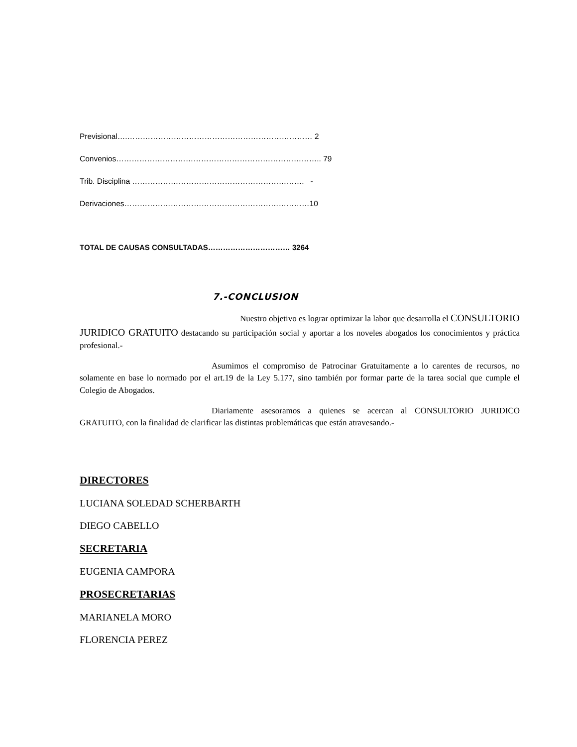Previsional….……………………………………………………………… 2
Convenios…………………………………………………………………….. 79
Trib. Disciplina …………………………………………………………. -
Derivaciones………………………………………………………………10
TOTAL DE CAUSAS CONSULTADAS…………………………… 3264
7.-CONCLUSION
Nuestro objetivo es lograr optimizar la labor que desarrolla el CONSULTORIO JURIDICO GRATUITO destacando su participación social y aportar a los noveles abogados los conocimientos y práctica profesional.-
Asumimos el compromiso de Patrocinar Gratuitamente a lo carentes de recursos, no solamente en base lo normado por el art.19 de la Ley 5.177, sino también por formar parte de la tarea social que cumple el Colegio de Abogados.
Diariamente asesoramos a quienes se acercan al CONSULTORIO JURIDICO GRATUITO, con la finalidad de clarificar las distintas problemáticas que están atravesando.-
DIRECTORES
LUCIANA SOLEDAD SCHERBARTH
DIEGO CABELLO
SECRETARIA
EUGENIA CAMPORA
PROSECRETARIAS
MARIANELA MORO
FLORENCIA PEREZ